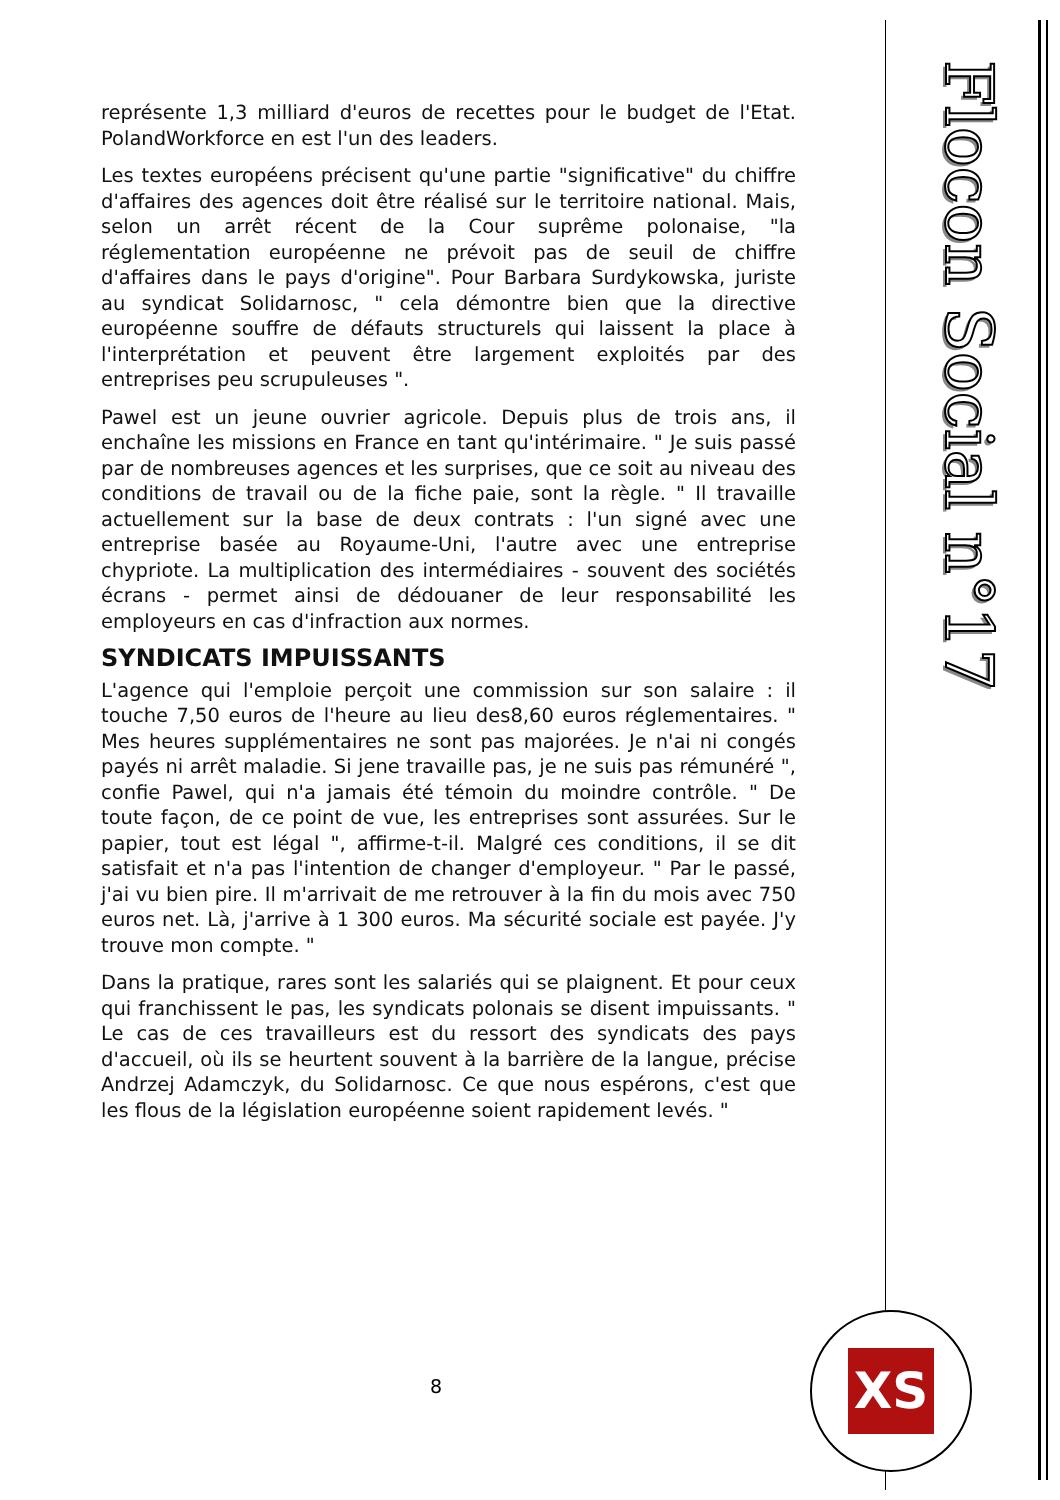Flocon Social n°17
représente 1,3 milliard d'euros de recettes pour le budget de l'Etat. PolandWorkforce en est l'un des leaders.
Les textes européens précisent qu'une partie "significative" du chiffre d'affaires des agences doit être réalisé sur le territoire national. Mais, selon un arrêt récent de la Cour suprême polonaise, "la réglementation européenne ne prévoit pas de seuil de chiffre d'affaires dans le pays d'origine". Pour Barbara Surdykowska, juriste au syndicat Solidarnosc, " cela démontre bien que la directive européenne souffre de défauts structurels qui laissent la place à l'interprétation et peuvent être largement exploités par des entreprises peu scrupuleuses ".
Pawel est un jeune ouvrier agricole. Depuis plus de trois ans, il enchaîne les missions en France en tant qu'intérimaire. " Je suis passé par de nombreuses agences et les surprises, que ce soit au niveau des conditions de travail ou de la fiche paie, sont la règle. " Il travaille actuellement sur la base de deux contrats : l'un signé avec une entreprise basée au Royaume-Uni, l'autre avec une entreprise chypriote. La multiplication des intermédiaires - souvent des sociétés écrans - permet ainsi de dédouaner de leur responsabilité les employeurs en cas d'infraction aux normes.
SYNDICATS IMPUISSANTS
L'agence qui l'emploie perçoit une commission sur son salaire : il touche 7,50 euros de l'heure au lieu des8,60 euros réglementaires. " Mes heures supplémentaires ne sont pas majorées. Je n'ai ni congés payés ni arrêt maladie. Si jene travaille pas, je ne suis pas rémunéré ", confie Pawel, qui n'a jamais été témoin du moindre contrôle. " De toute façon, de ce point de vue, les entreprises sont assurées. Sur le papier, tout est légal ", affirme-t-il. Malgré ces conditions, il se dit satisfait et n'a pas l'intention de changer d'employeur. " Par le passé, j'ai vu bien pire. Il m'arrivait de me retrouver à la fin du mois avec 750 euros net. Là, j'arrive à 1 300 euros. Ma sécurité sociale est payée. J'y trouve mon compte. "
Dans la pratique, rares sont les salariés qui se plaignent. Et pour ceux qui franchissent le pas, les syndicats polonais se disent impuissants. " Le cas de ces travailleurs est du ressort des syndicats des pays d'accueil, où ils se heurtent souvent à la barrière de la langue, précise Andrzej Adamczyk, du Solidarnosc. Ce que nous espérons, c'est que les flous de la législation européenne soient rapidement levés. "
8
XS